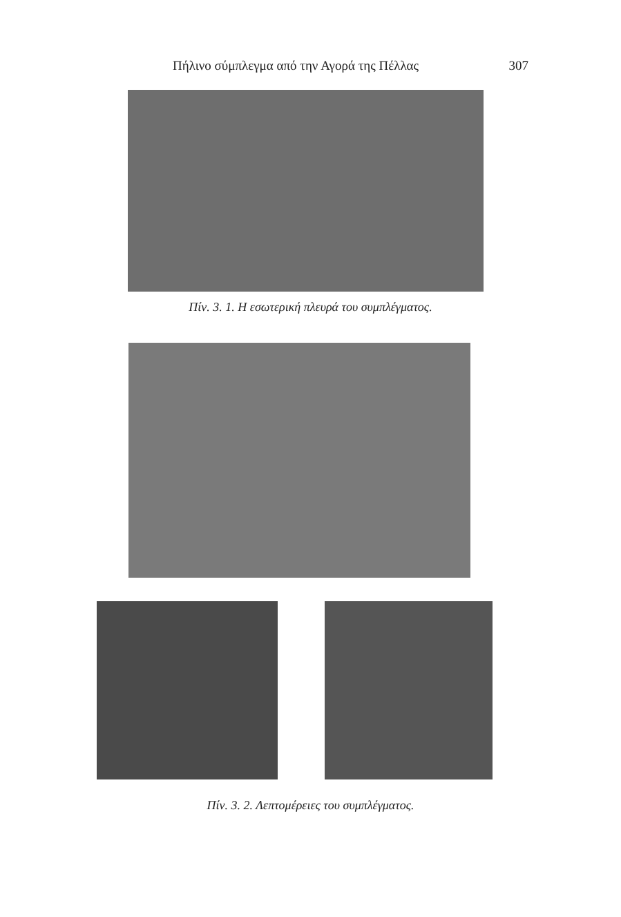Πήλινο σύμπλεγμα από την Αγορά της Πέλλας 307
Πίν. 3. 1. Η εσωτερική πλευρά του συμπλέγματος.
Πίν. 3. 2. Λεπτομέρειες του συμπλέγματος.